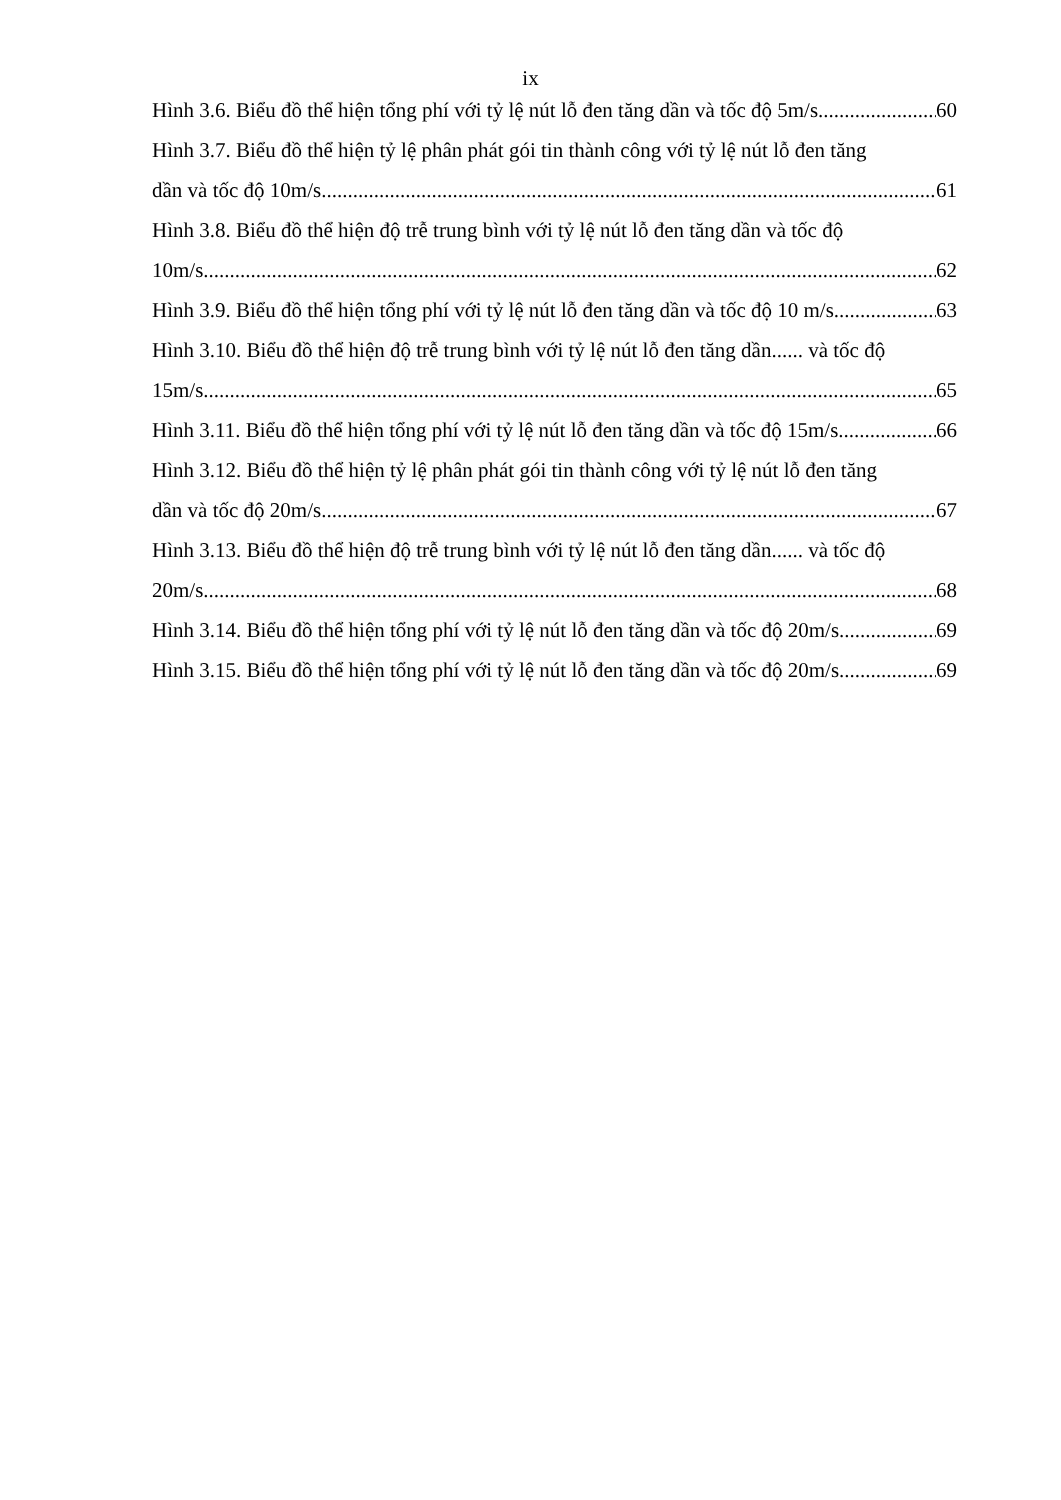ix
Hình 3.6. Biểu đồ thể hiện tổng phí với tỷ lệ nút lỗ đen tăng dần và tốc độ 5m/s 60
Hình 3.7. Biểu đồ thể hiện tỷ lệ phân phát gói tin thành công với tỷ lệ nút lỗ đen tăng
dần và tốc độ 10m/s 61
Hình 3.8. Biểu đồ thể hiện độ trễ trung bình với tỷ lệ nút lỗ đen tăng dần và tốc độ
10m/s 62
Hình 3.9. Biểu đồ thể hiện tổng phí với tỷ lệ nút lỗ đen tăng dần và tốc độ 10 m/s 63
Hình 3.10. Biểu đồ thể hiện độ trễ trung bình với tỷ lệ nút lỗ đen tăng dần...... và tốc độ
15m/s 65
Hình 3.11. Biểu đồ thể hiện tổng phí với tỷ lệ nút lỗ đen tăng dần và tốc độ 15m/s 66
Hình 3.12. Biểu đồ thể hiện tỷ lệ phân phát gói tin thành công với tỷ lệ nút lỗ đen tăng
dần và tốc độ 20m/s 67
Hình 3.13. Biểu đồ thể hiện độ trễ trung bình với tỷ lệ nút lỗ đen tăng dần...... và tốc độ
20m/s 68
Hình 3.14. Biểu đồ thể hiện tổng phí với tỷ lệ nút lỗ đen tăng dần và tốc độ 20m/s 69
Hình 3.15. Biểu đồ thể hiện tổng phí với tỷ lệ nút lỗ đen tăng dần và tốc độ 20m/s 69